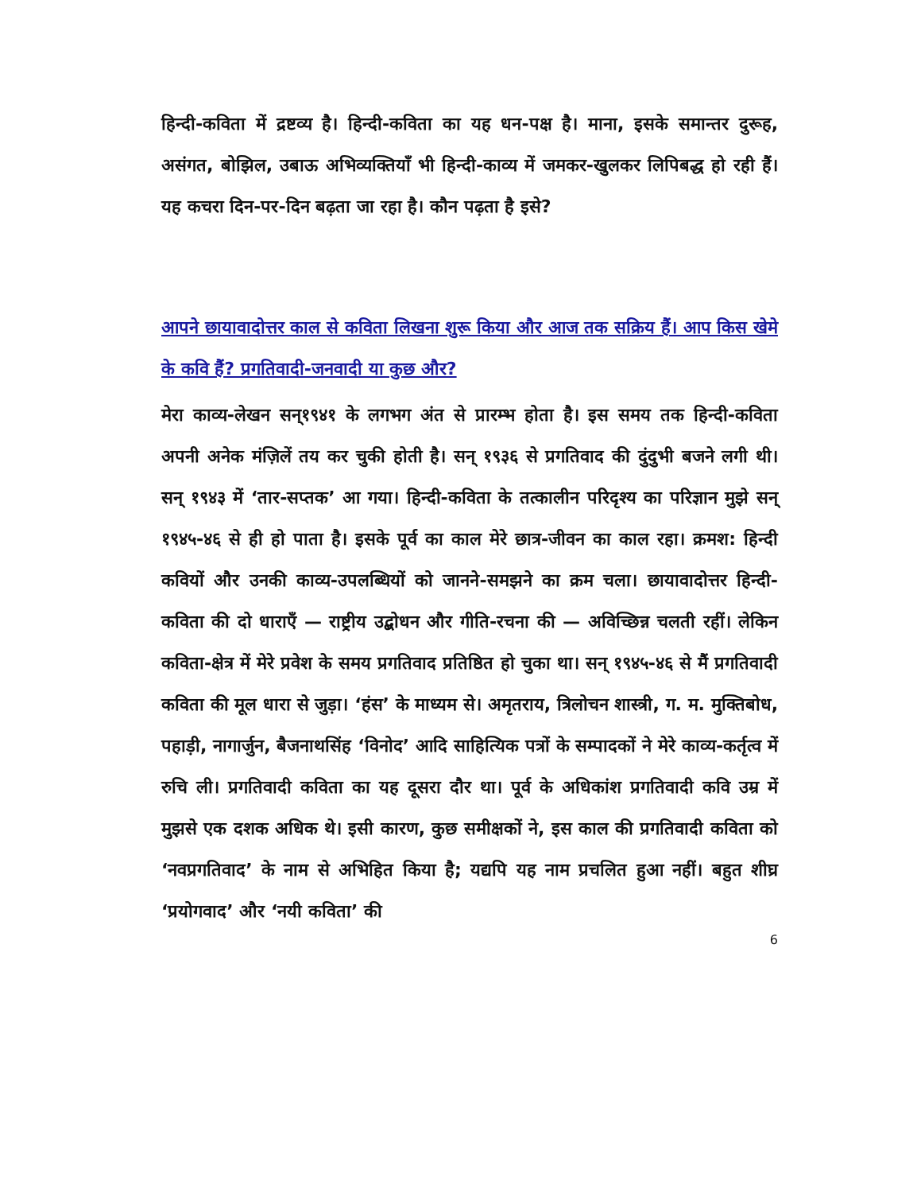हिन्दी-कविता में द्रष्टव्य है। हिन्दी-कविता का यह धन-पक्ष है। माना, इसके समान्तर दुरूह, असंगत, बोझिल, उबाऊ अभिव्यक्तियाँ भी हिन्दी-काव्य में जमकर-खुलकर लिपिबद्ध हो रही हैं। यह कचरा दिन-पर-दिन बढ़ता जा रहा है। कौन पढ़ता है इसे?
आपने छायावादोत्तर काल से कविता लिखना शुरू किया और आज तक सक्रिय हैं। आप किस खेमे के कवि हैं? प्रगतिवादी-जनवादी या कुछ और?
मेरा काव्य-लेखन सन्१९४१ के लगभग अंत से प्रारम्भ होता है। इस समय तक हिन्दी-कविता अपनी अनेक मंज़िलें तय कर चुकी होती है। सन् १९३६ से प्रगतिवाद की दुंदुभी बजने लगी थी। सन् १९४३ में ‘तार-सप्तक’ आ गया। हिन्दी-कविता के तत्कालीन परिदृश्य का परिज्ञान मुझे सन् १९४५-४६ से ही हो पाता है। इसके पूर्व का काल मेरे छात्र-जीवन का काल रहा। क्रमश: हिन्दी कवियों और उनकी काव्य-उपलब्धियों को जानने-समझने का क्रम चला। छायावादोत्तर हिन्दी-कविता की दो धाराएँ — राष्ट्रीय उद्बोधन और गीति-रचना की — अविच्छिन्न चलती रहीं। लेकिन कविता-क्षेत्र में मेरे प्रवेश के समय प्रगतिवाद प्रतिष्ठित हो चुका था। सन् १९४५-४६ से मैं प्रगतिवादी कविता की मूल धारा से जुड़ा। ‘हंस’ के माध्यम से। अमृतराय, त्रिलोचन शास्त्री, ग. म. मुक्तिबोध, पहाड़ी, नागार्जुन, बैजनाथसिंह ‘विनोद’ आदि साहित्यिक पत्रों के सम्पादकों ने मेरे काव्य-कर्तृत्व में रुचि ली। प्रगतिवादी कविता का यह दूसरा दौर था। पूर्व के अधिकांश प्रगतिवादी कवि उम्र में मुझसे एक दशक अधिक थे। इसी कारण, कुछ समीक्षकों ने, इस काल की प्रगतिवादी कविता को ‘नवप्रगतिवाद’ के नाम से अभिहित किया है; यद्यपि यह नाम प्रचलित हुआ नहीं। बहुत शीघ्र ‘प्रयोगवाद’ और ‘नयी कविता’ की
6